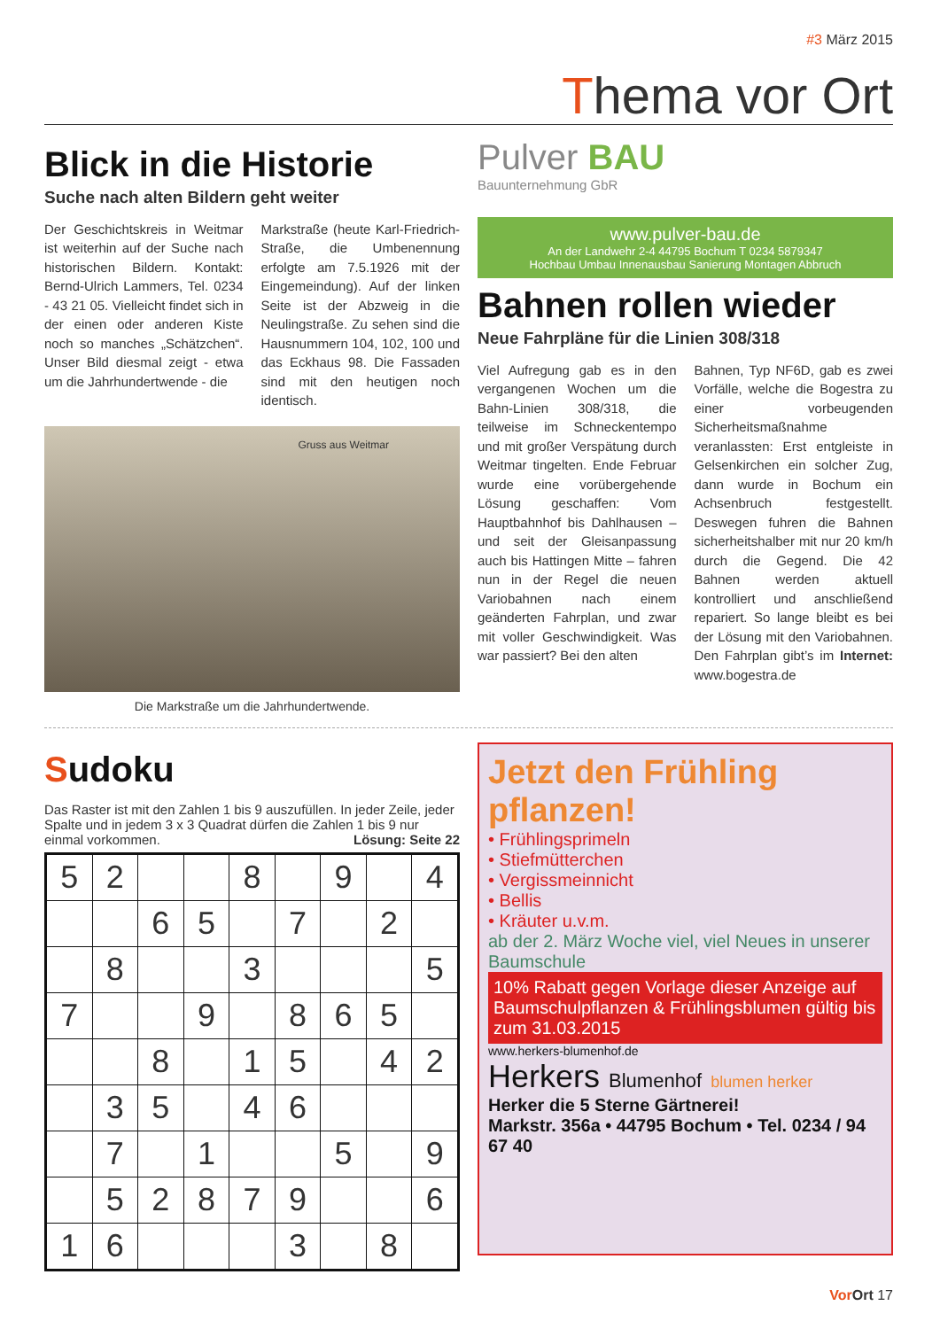#3 März 2015
Thema vor Ort
Blick in die Historie
Suche nach alten Bildern geht weiter
Der Geschichtskreis in Weitmar ist weiterhin auf der Suche nach historischen Bildern. Kontakt: Bernd-Ulrich Lammers, Tel. 0234 - 43 21 05. Vielleicht findet sich in der einen oder anderen Kiste noch so manches „Schätzchen“. Unser Bild diesmal zeigt - etwa um die Jahrhundertwende - die
Markstraße (heute Karl-Friedrich-Straße, die Umbenennung erfolgte am 7.5.1926 mit der Eingemeindung). Auf der linken Seite ist der Abzweig in die Neulingstraße. Zu sehen sind die Hausnummern 104, 102, 100 und das Eckhaus 98. Die Fassaden sind mit den heutigen noch identisch.
Gruss aus Weitmar
Die Markstraße um die Jahrhundertwende.
Pulver BAU
Bauunternehmung GbR
www.pulver-bau.de
An der Landwehr 2-4 44795 Bochum T 0234 5879347
Hochbau Umbau Innenausbau Sanierung Montagen Abbruch
Bahnen rollen wieder
Neue Fahrpläne für die Linien 308/318
Viel Aufregung gab es in den vergangenen Wochen um die Bahn-Linien 308/318, die teilweise im Schneckentempo und mit großer Verspätung durch Weitmar tingelten. Ende Februar wurde eine vorübergehende Lösung geschaffen: Vom Hauptbahnhof bis Dahlhausen – und seit der Gleisanpassung auch bis Hattingen Mitte – fahren nun in der Regel die neuen Variobahnen nach einem geänderten Fahrplan, und zwar mit voller Geschwindigkeit. Was war passiert? Bei den alten
Bahnen, Typ NF6D, gab es zwei Vorfälle, welche die Bogestra zu einer vorbeugenden Sicherheitsmaßnahme veranlassten: Erst entgleiste in Gelsenkirchen ein solcher Zug, dann wurde in Bochum ein Achsenbruch festgestellt. Deswegen fuhren die Bahnen sicherheitshalber mit nur 20 km/h durch die Gegend. Die 42 Bahnen werden aktuell kontrolliert und anschließend repariert. So lange bleibt es bei der Lösung mit den Variobahnen. Den Fahrplan gibt’s im Internet: www.bogestra.de
Sudoku
Das Raster ist mit den Zahlen 1 bis 9 auszufüllen. In jeder Zeile, jeder Spalte und in jedem 3 x 3 Quadrat dürfen die Zahlen 1 bis 9 nur einmal vorkommen. Lösung: Seite 22
| 5 | 2 | | | 8 | | 9 | | 4 |
| | | 6 | 5 | | 7 | | 2 | |
| | 8 | | | 3 | | | | 5 |
| 7 | | | 9 | | 8 | 6 | 5 | |
| | | 8 | | 1 | 5 | | 4 | 2 |
| | 3 | 5 | | 4 | 6 | | | |
| | 7 | | 1 | | | 5 | | 9 |
| | 5 | 2 | 8 | 7 | 9 | | | 6 |
| 1 | 6 | | | | 3 | | 8 | |
Jetzt den Frühling pflanzen!
• Frühlingsprimeln
• Stiefmütterchen
• Vergissmeinnicht
• Bellis
• Kräuter u.v.m.
ab der 2. März Woche viel, viel Neues in unserer Baumschule
10% Rabatt gegen Vorlage dieser Anzeige auf Baumschulpflanzen & Frühlingsblumen gültig bis zum 31.03.2015
www.herkers-blumenhof.de
Herkers Blumenhof blumen herker
Herker die 5 Sterne Gärtnerei!
Markstr. 356a • 44795 Bochum • Tel. 0234 / 94 67 40
Vor Ort 17